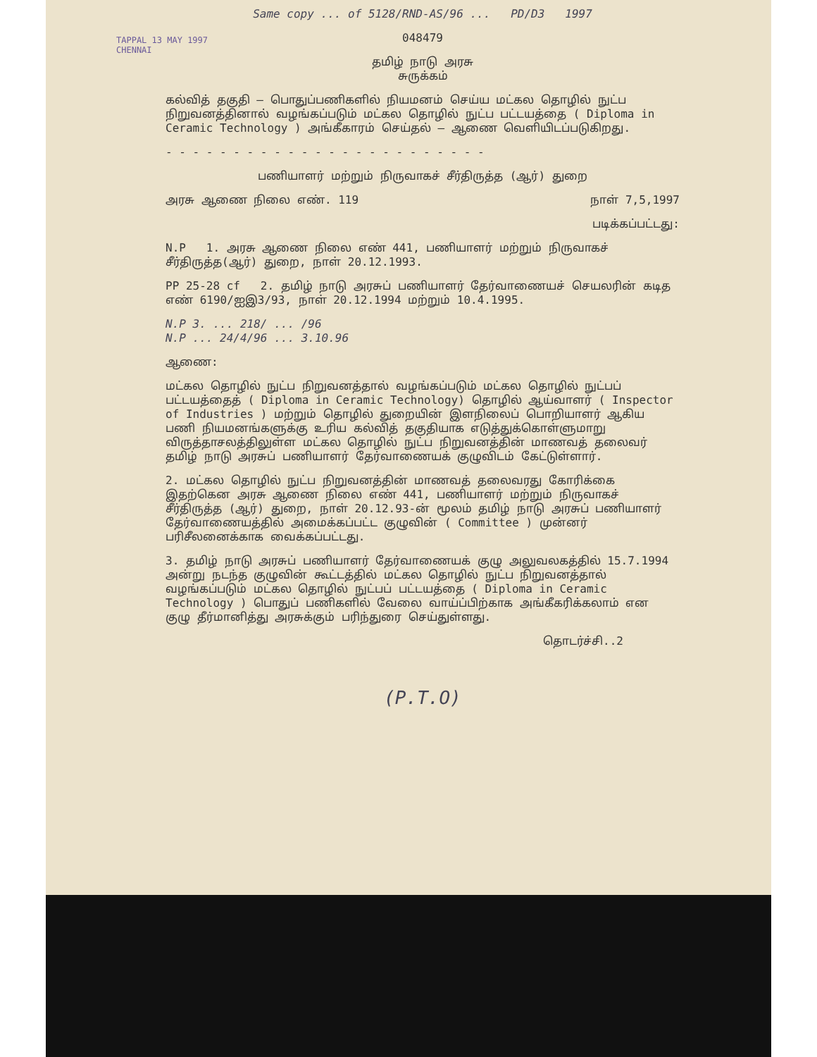TAPPAL 13 MAY 1997 CHENNAI
Same copy ... of 5128/RND-AS/96 ... PD/D3 1997
048479
தமிழ் நாடு அரசு
சுருக்கம்
கல்வித் தகுதி – பொதுப்பணிகளில் நியமனம் செய்ய மட்கல தொழில் நுட்ப நிறுவனத்தினால் வழங்கப்படும் மட்கல தொழில் நுட்ப பட்டயத்தை ( Diploma in Ceramic Technology ) அங்கீகாரம் செய்தல் – ஆணை வெளியிடப்படுகிறது.
- - - - - - - - - - - - - - - - - - - - - - - -
பணியாளர் மற்றும் நிருவாகச் சீர்திருத்த (ஆர்) துறை
அரசு ஆணை நிலை எண். 119 நாள் 7,5,1997
படிக்கப்பட்டது:
N.P 1. அரசு ஆணை நிலை எண் 441, பணியாளர் மற்றும் நிருவாகச் சீர்திருத்த(ஆர்) துறை, நாள் 20.12.1993.
PP 25-28 cf 2. தமிழ் நாடு அரசுப் பணியாளர் தேர்வாணையச் செயலரின் கடித எண் 6190/ஐஇ3/93, நாள் 20.12.1994 மற்றும் 10.4.1995.
N.P 3. ... 218/ ... /96
N.P ... 24/4/96 ... 3.10.96
ஆணை:
மட்கல தொழில் நுட்ப நிறுவனத்தால் வழங்கப்படும் மட்கல தொழில் நுட்பப் பட்டயத்தைத் ( Diploma in Ceramic Technology) தொழில் ஆய்வாளர் ( Inspector of Industries ) மற்றும் தொழில் துறையின் இளநிலைப் பொறியாளர் ஆகிய பணி நியமனங்களுக்கு உரிய கல்வித் தகுதியாக எடுத்துக்கொள்ளுமாறு விருத்தாசலத்திலுள்ள மட்கல தொழில் நுட்ப நிறுவனத்தின் மாணவத் தலைவர் தமிழ் நாடு அரசுப் பணியாளர் தேர்வாணையக் குழுவிடம் கேட்டுள்ளார்.
2. மட்கல தொழில் நுட்ப நிறுவனத்தின் மாணவத் தலைவரது கோரிக்கை இதற்கென அரசு ஆணை நிலை எண் 441, பணியாளர் மற்றும் நிருவாகச் சீர்திருத்த (ஆர்) துறை, நாள் 20.12.93-ன் மூலம் தமிழ் நாடு அரசுப் பணியாளர் தேர்வாணையத்தில் அமைக்கப்பட்ட குழுவின் ( Committee ) முன்னர் பரிசீலனைக்காக வைக்கப்பட்டது.
3. தமிழ் நாடு அரசுப் பணியாளர் தேர்வாணையக் குழு அலுவலகத்தில் 15.7.1994 அன்று நடந்த குழுவின் கூட்டத்தில் மட்கல தொழில் நுட்ப நிறுவனத்தால் வழங்கப்படும் மட்கல தொழில் நுட்பப் பட்டயத்தை ( Diploma in Ceramic Technology ) பொதுப் பணிகளில் வேலை வாய்ப்பிற்காக அங்கீகரிக்கலாம் என குழு தீர்மானித்து அரசுக்கும் பரிந்துரை செய்துள்ளது.
தொடர்ச்சி..2
(P.T.O)